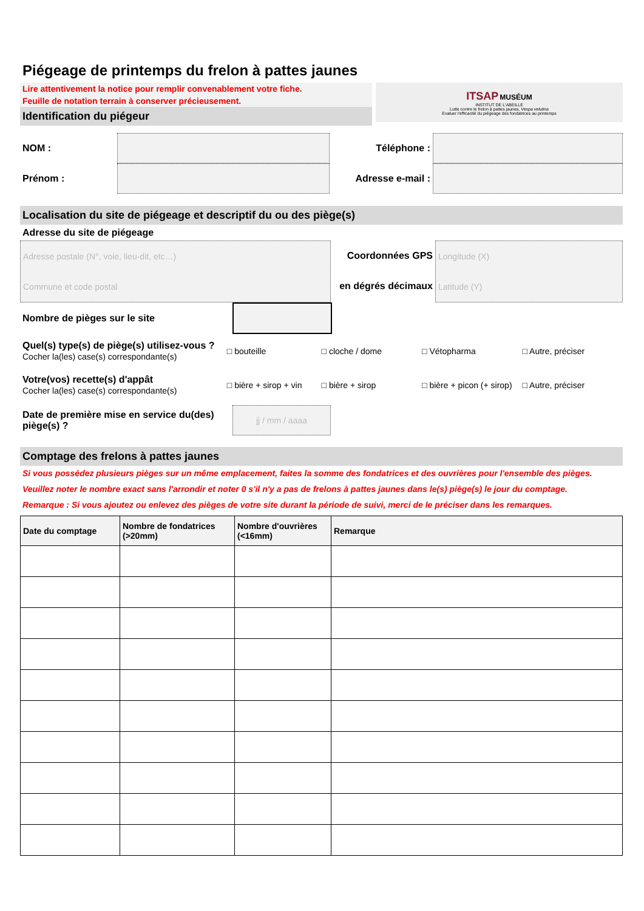Piégeage de printemps du frelon à pattes jaunes
Lire attentivement la notice pour remplir convenablement votre fiche.
Feuille de notation terrain à conserver précieusement.
Identification du piégeur
ITSAP MUSÉUM
INSTITUT DE L'ABEILLE
Lutte contre le frelon à pattes jaunes, Vespa velutina
Evaluer l'efficacité du piégeage des fondatrices au printemps
NOM :
Prénom :
Téléphone :
Adresse e-mail :
Localisation du site de piégeage et descriptif du ou des piège(s)
Adresse du site de piégeage
Adresse postale (N°, voie, lieu-dit, etc…)
Commune et code postal
Coordonnées GPS
en dégrés décimaux
Longitude (X)
Latitude (Y)
Nombre de pièges sur le site
Quel(s) type(s) de piège(s) utilisez-vous ?
Cocher la(les) case(s) correspondante(s)
□ bouteille □ cloche / dome □ Vétopharma □ Autre, préciser
Votre(vos) recette(s) d'appât
Cocher la(les) case(s) correspondante(s)
□ bière + sirop + vin
□ bière + sirop
□ bière + picon (+ sirop)
□ Autre, préciser
Date de première mise en service du(des) piège(s) ?
jj / mm / aaaa
Comptage des frelons à pattes jaunes
Si vous possédez plusieurs pièges sur un même emplacement, faites la somme des fondatrices et des ouvrières pour l'ensemble des pièges.
Veuillez noter le nombre exact sans l'arrondir et noter 0 s'il n'y a pas de frelons à pattes jaunes dans le(s) piège(s) le jour du comptage.
Remarque : Si vous ajoutez ou enlevez des pièges de votre site durant la période de suivi, merci de le préciser dans les remarques.
| Date du comptage | Nombre de fondatrices (>20mm) | Nombre d'ouvrières (<16mm) | Remarque |
| --- | --- | --- | --- |